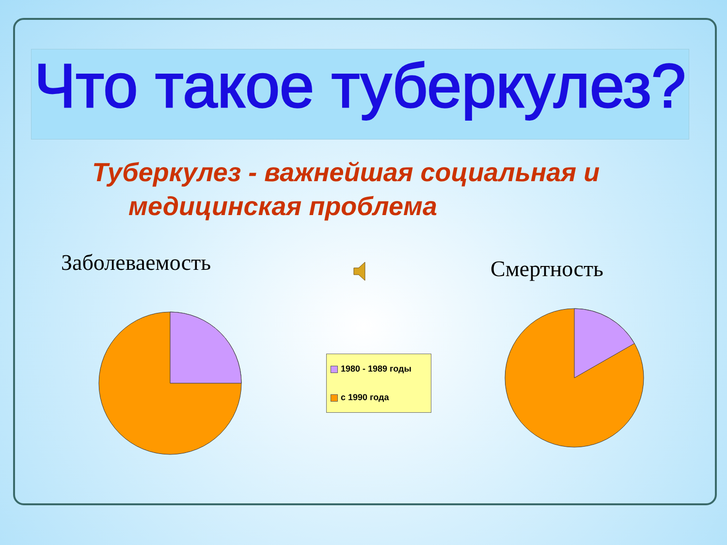Что такое туберкулез?
Туберкулез - важнейшая социальная и
медицинская проблема
Заболеваемость Смертность
1980 - 1989 годы
с 1990 года